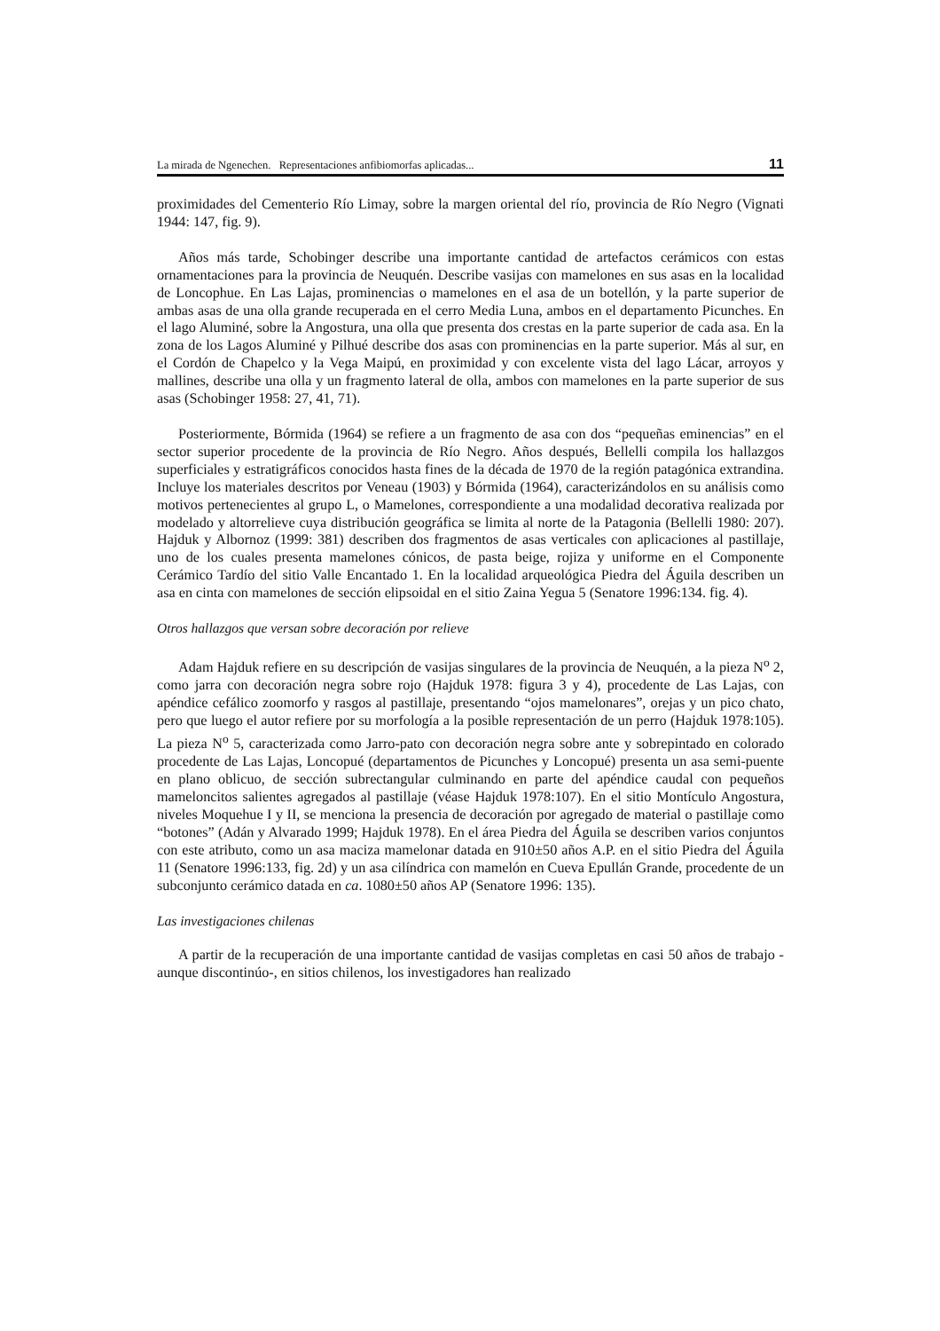La mirada de Ngenechen. Representaciones anfibiomorfas aplicadas... 11
proximidades del Cementerio Río Limay, sobre la margen oriental del río, provincia de Río Negro (Vignati 1944: 147, fig. 9).
Años más tarde, Schobinger describe una importante cantidad de artefactos cerámicos con estas ornamentaciones para la provincia de Neuquén. Describe vasijas con mamelones en sus asas en la localidad de Loncophue. En Las Lajas, prominencias o mamelones en el asa de un botellón, y la parte superior de ambas asas de una olla grande recuperada en el cerro Media Luna, ambos en el departamento Picunches. En el lago Aluminé, sobre la Angostura, una olla que presenta dos crestas en la parte superior de cada asa. En la zona de los Lagos Aluminé y Pilhué describe dos asas con prominencias en la parte superior. Más al sur, en el Cordón de Chapelco y la Vega Maipú, en proximidad y con excelente vista del lago Lácar, arroyos y mallines, describe una olla y un fragmento lateral de olla, ambos con mamelones en la parte superior de sus asas (Schobinger 1958: 27, 41, 71).
Posteriormente, Bórmida (1964) se refiere a un fragmento de asa con dos “pequeñas eminencias” en el sector superior procedente de la provincia de Río Negro. Años después, Bellelli compila los hallazgos superficiales y estratigráficos conocidos hasta fines de la década de 1970 de la región patagónica extrandina. Incluye los materiales descritos por Veneau (1903) y Bórmida (1964), caracterizándolos en su análisis como motivos pertenecientes al grupo L, o Mamelones, correspondiente a una modalidad decorativa realizada por modelado y altorrelieve cuya distribución geográfica se limita al norte de la Patagonia (Bellelli 1980: 207). Hajduk y Albornoz (1999: 381) describen dos fragmentos de asas verticales con aplicaciones al pastillaje, uno de los cuales presenta mamelones cónicos, de pasta beige, rojiza y uniforme en el Componente Cerámico Tardío del sitio Valle Encantado 1. En la localidad arqueológica Piedra del Águila describen un asa en cinta con mamelones de sección elipsoidal en el sitio Zaina Yegua 5 (Senatore 1996:134. fig. 4).
Otros hallazgos que versan sobre decoración por relieve
Adam Hajduk refiere en su descripción de vasijas singulares de la provincia de Neuquén, a la pieza N<sup>o</sup> 2, como jarra con decoración negra sobre rojo (Hajduk 1978: figura 3 y 4), procedente de Las Lajas, con apéndice cefálico zoomorfo y rasgos al pastillaje, presentando “ojos mamelonares”, orejas y un pico chato, pero que luego el autor refiere por su morfología a la posible representación de un perro (Hajduk 1978:105). La pieza N<sup>o</sup> 5, caracterizada como Jarro-pato con decoración negra sobre ante y sobrepintado en colorado procedente de Las Lajas, Loncopué (departamentos de Picunches y Loncopué) presenta un asa semi-puente en plano oblicuo, de sección subrectangular culminando en parte del apéndice caudal con pequeños mameloncitos salientes agregados al pastillaje (véase Hajduk 1978:107). En el sitio Montículo Angostura, niveles Moquehue I y II, se menciona la presencia de decoración por agregado de material o pastillaje como “botones” (Adán y Alvarado 1999; Hajduk 1978). En el área Piedra del Águila se describen varios conjuntos con este atributo, como un asa maciza mamelonar datada en 910±50 años A.P. en el sitio Piedra del Águila 11 (Senatore 1996:133, fig. 2d) y un asa cilíndrica con mamelón en Cueva Epullán Grande, procedente de un subconjunto cerámico datada en ca. 1080±50 años AP (Senatore 1996: 135).
Las investigaciones chilenas
A partir de la recuperación de una importante cantidad de vasijas completas en casi 50 años de trabajo -aunque discontinúo-, en sitios chilenos, los investigadores han realizado